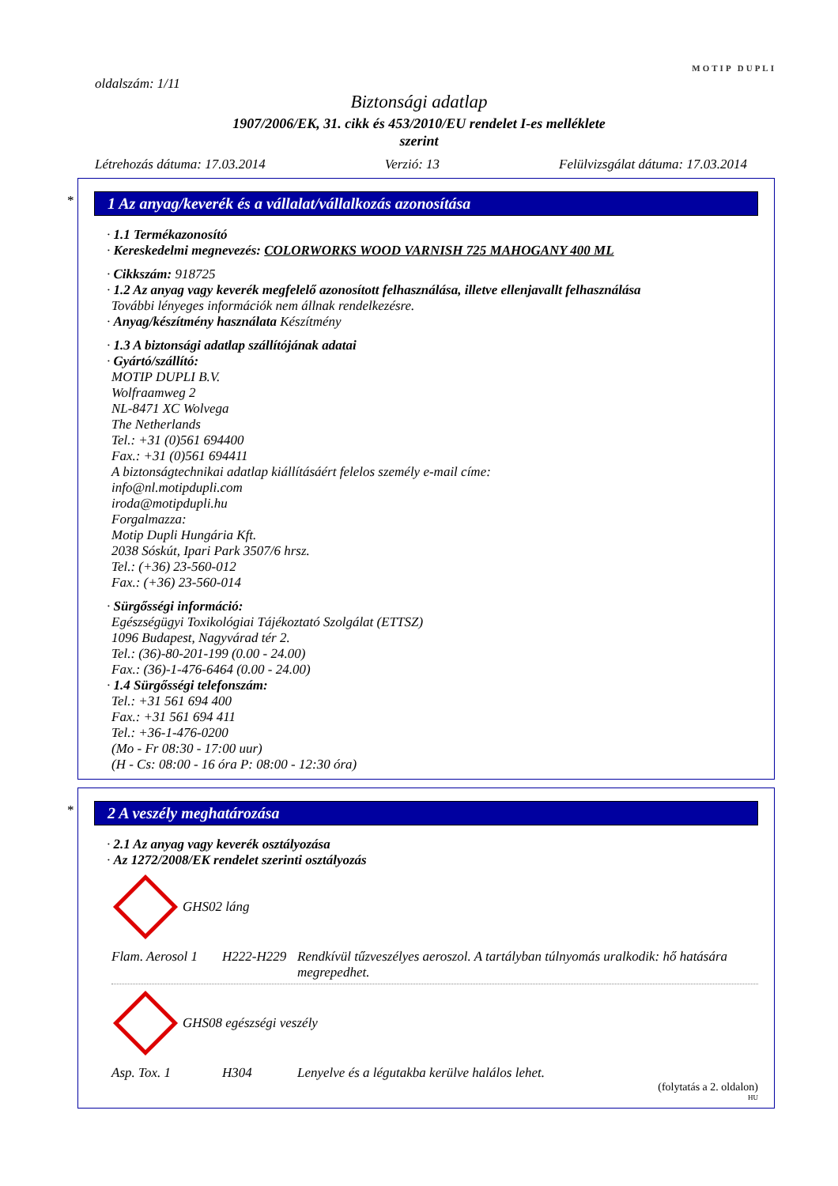MOTIP DUPLI
oldalszám: 1/11
Biztonsági adatlap
1907/2006/EK, 31. cikk és 453/2010/EU rendelet I-es melléklete
szerint
Létrehozás dátuma: 17.03.2014 Verzió: 13 Felülvizsgálat dátuma: 17.03.2014
*
1 Az anyag/keverék és a vállalat/vállalkozás azonosítása
· 1.1 Termékazonosító
· Kereskedelmi megnevezés: COLORWORKS WOOD VARNISH 725 MAHOGANY 400 ML
· Cikkszám: 918725
· 1.2 Az anyag vagy keverék megfelelő azonosított felhasználása, illetve ellenjavallt felhasználása
További lényeges információk nem állnak rendelkezésre.
· Anyag/készítmény használata Készítmény
· 1.3 A biztonsági adatlap szállítójának adatai
· Gyártó/szállító:
MOTIP DUPLI B.V.
Wolfraamweg 2
NL-8471 XC Wolvega
The Netherlands
Tel.: +31 (0)561 694400
Fax.: +31 (0)561 694411
A biztonságtechnikai adatlap kiállításáért felelos személy e-mail címe:
info@nl.motipdupli.com
iroda@motipdupli.hu
Forgalmazza:
Motip Dupli Hungária Kft.
2038 Sóskút, Ipari Park 3507/6 hrsz.
Tel.: (+36) 23-560-012
Fax.: (+36) 23-560-014
· Sürgősségi információ:
Egészségügyi Toxikológiai Tájékoztató Szolgálat (ETTSZ)
1096 Budapest, Nagyvárad tér 2.
Tel.: (36)-80-201-199 (0.00 - 24.00)
Fax.: (36)-1-476-6464 (0.00 - 24.00)
· 1.4 Sürgősségi telefonszám:
Tel.: +31 561 694 400
Fax.: +31 561 694 411
Tel.: +36-1-476-0200
(Mo - Fr 08:30 - 17:00 uur)
(H - Cs: 08:00 - 16 óra P: 08:00 - 12:30 óra)
*
2 A veszély meghatározása
· 2.1 Az anyag vagy keverék osztályozása
· Az 1272/2008/EK rendelet szerinti osztályozás
GHS02 láng
Flam. Aerosol 1 H222-H229 Rendkívül tűzveszélyes aeroszol. A tartályban túlnyomás uralkodik: hő hatására megrepedhet.
GHS08 egészségi veszély
Asp. Tox. 1 H304 Lenyelve és a légutakba kerülve halálos lehet.
(folytatás a 2. oldalon)
HU